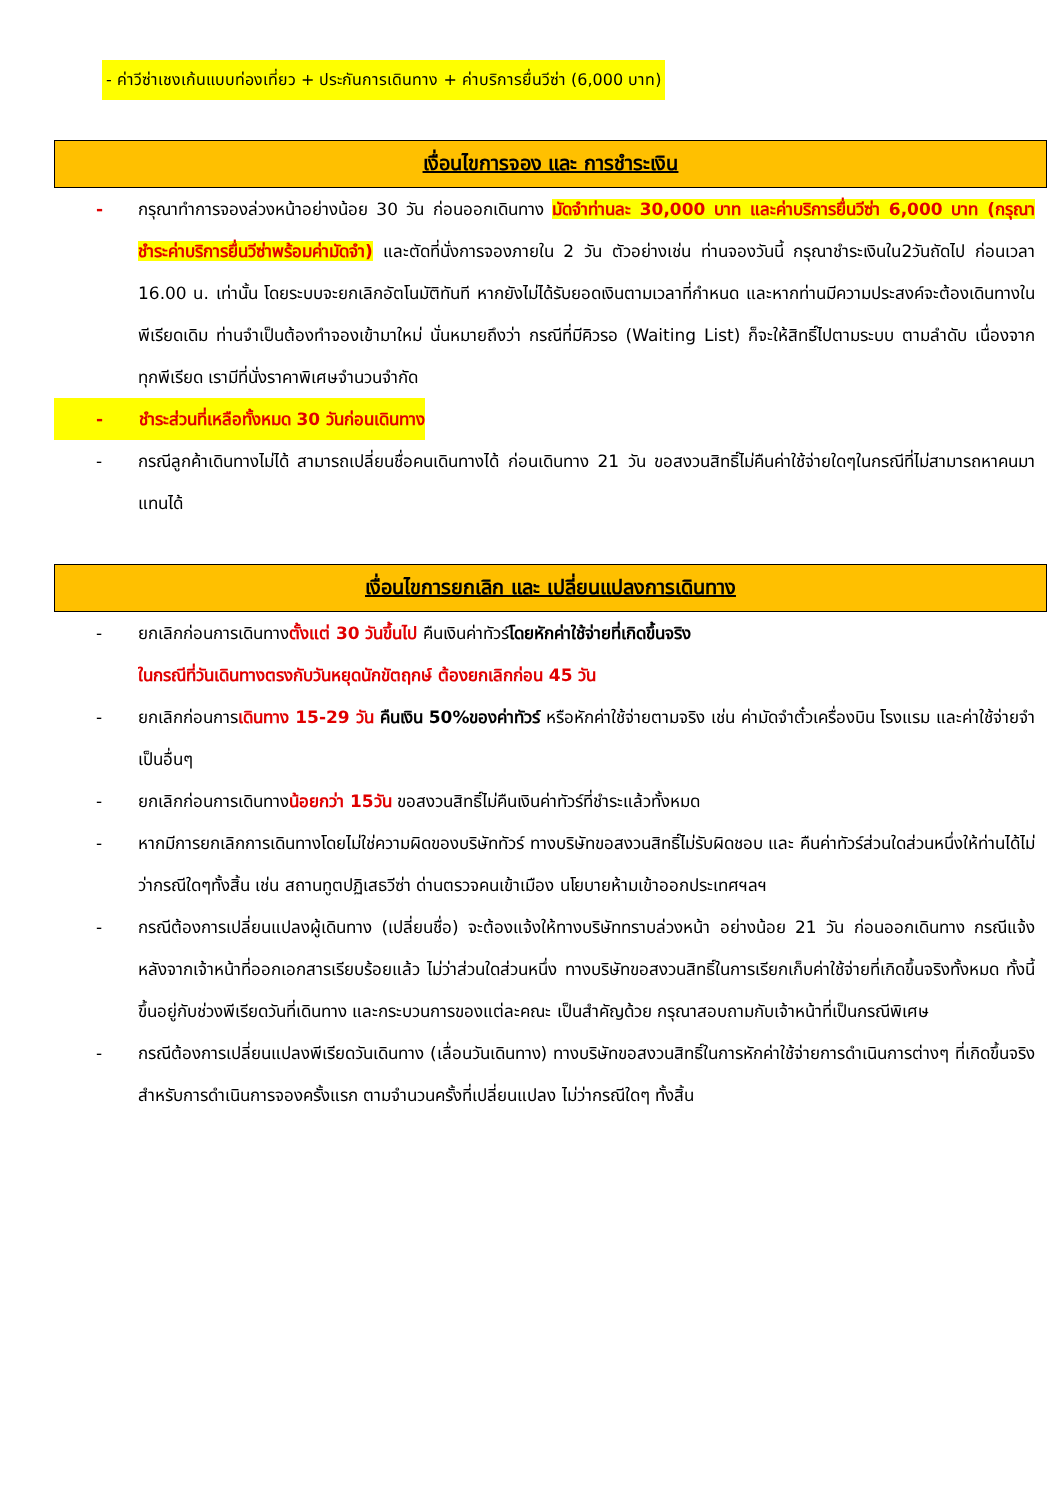- ค่าวีซ่าเชงเก้นแบบท่องเที่ยว + ประกันการเดินทาง + ค่าบริการยื่นวีซ่า (6,000 บาท)
เงื่อนไขการจอง และ การชำระเงิน
- กรุณาทำการจองล่วงหน้าอย่างน้อย 30 วัน ก่อนออกเดินทาง มัดจำท่านละ 30,000 บาท และค่าบริการยื่นวีซ่า 6,000 บาท (กรุณาชำระค่าบริการยื่นวีซ่าพร้อมค่ามัดจำ) และตัดที่นั่งการจองภายใน 2 วัน ตัวอย่างเช่น ท่านจองวันนี้ กรุณาชำระเงินใน2วันถัดไป ก่อนเวลา 16.00 น. เท่านั้น โดยระบบจะยกเลิกอัตโนมัติทันที หากยังไม่ได้รับยอดเงินตามเวลาที่กำหนด และหากท่านมีความประสงค์จะต้องเดินทางในพีเรียดเดิม ท่านจำเป็นต้องทำจองเข้ามาใหม่ นั่นหมายถึงว่า กรณีที่มีคิวรอ (Waiting List) ก็จะให้สิทธิ์ไปตามระบบ ตามลำดับ เนื่องจากทุกพีเรียด เรามีที่นั่งราคาพิเศษจำนวนจำกัด
- ชำระส่วนที่เหลือทั้งหมด 30 วันก่อนเดินทาง
- กรณีลูกค้าเดินทางไม่ได้ สามารถเปลี่ยนชื่อคนเดินทางได้ ก่อนเดินทาง 21 วัน ขอสงวนสิทธิ์ไม่คืนค่าใช้จ่ายใดๆในกรณีที่ไม่สามารถหาคนมาแทนได้
เงื่อนไขการยกเลิก และ เปลี่ยนแปลงการเดินทาง
- ยกเลิกก่อนการเดินทางตั้งแต่ 30 วันขึ้นไป คืนเงินค่าทัวร์โดยหักค่าใช้จ่ายที่เกิดขึ้นจริง
ในกรณีที่วันเดินทางตรงกับวันหยุดนักขัตฤกษ์ ต้องยกเลิกก่อน 45 วัน
- ยกเลิกก่อนการเดินทาง 15-29 วัน คืนเงิน 50%ของค่าทัวร์ หรือหักค่าใช้จ่ายตามจริง เช่น ค่ามัดจำตั๋วเครื่องบิน โรงแรม และค่าใช้จ่ายจำเป็นอื่นๆ
- ยกเลิกก่อนการเดินทางน้อยกว่า 15วัน ขอสงวนสิทธิ์ไม่คืนเงินค่าทัวร์ที่ชำระแล้วทั้งหมด
- หากมีการยกเลิกการเดินทางโดยไม่ใช่ความผิดของบริษัททัวร์ ทางบริษัทขอสงวนสิทธิ์ไม่รับผิดชอบ และ คืนค่าทัวร์ส่วนใดส่วนหนึ่งให้ท่านได้ไม่ว่ากรณีใดๆทั้งสิ้น เช่น สถานทูตปฏิเสธวีซ่า ด่านตรวจคนเข้าเมือง นโยบายห้ามเข้าออกประเทศฯลฯ
- กรณีต้องการเปลี่ยนแปลงผู้เดินทาง (เปลี่ยนชื่อ) จะต้องแจ้งให้ทางบริษัททราบล่วงหน้า อย่างน้อย 21 วัน ก่อนออกเดินทาง กรณีแจ้งหลังจากเจ้าหน้าที่ออกเอกสารเรียบร้อยแล้ว ไม่ว่าส่วนใดส่วนหนึ่ง ทางบริษัทขอสงวนสิทธิ์ในการเรียกเก็บค่าใช้จ่ายที่เกิดขึ้นจริงทั้งหมด ทั้งนี้ขึ้นอยู่กับช่วงพีเรียดวันที่เดินทาง และกระบวนการของแต่ละคณะ เป็นสำคัญด้วย กรุณาสอบถามกับเจ้าหน้าที่เป็นกรณีพิเศษ
- กรณีต้องการเปลี่ยนแปลงพีเรียดวันเดินทาง (เลื่อนวันเดินทาง) ทางบริษัทขอสงวนสิทธิ์ในการหักค่าใช้จ่ายการดำเนินการต่างๆ ที่เกิดขึ้นจริงสำหรับการดำเนินการจองครั้งแรก ตามจำนวนครั้งที่เปลี่ยนแปลง ไม่ว่ากรณีใดๆ ทั้งสิ้น